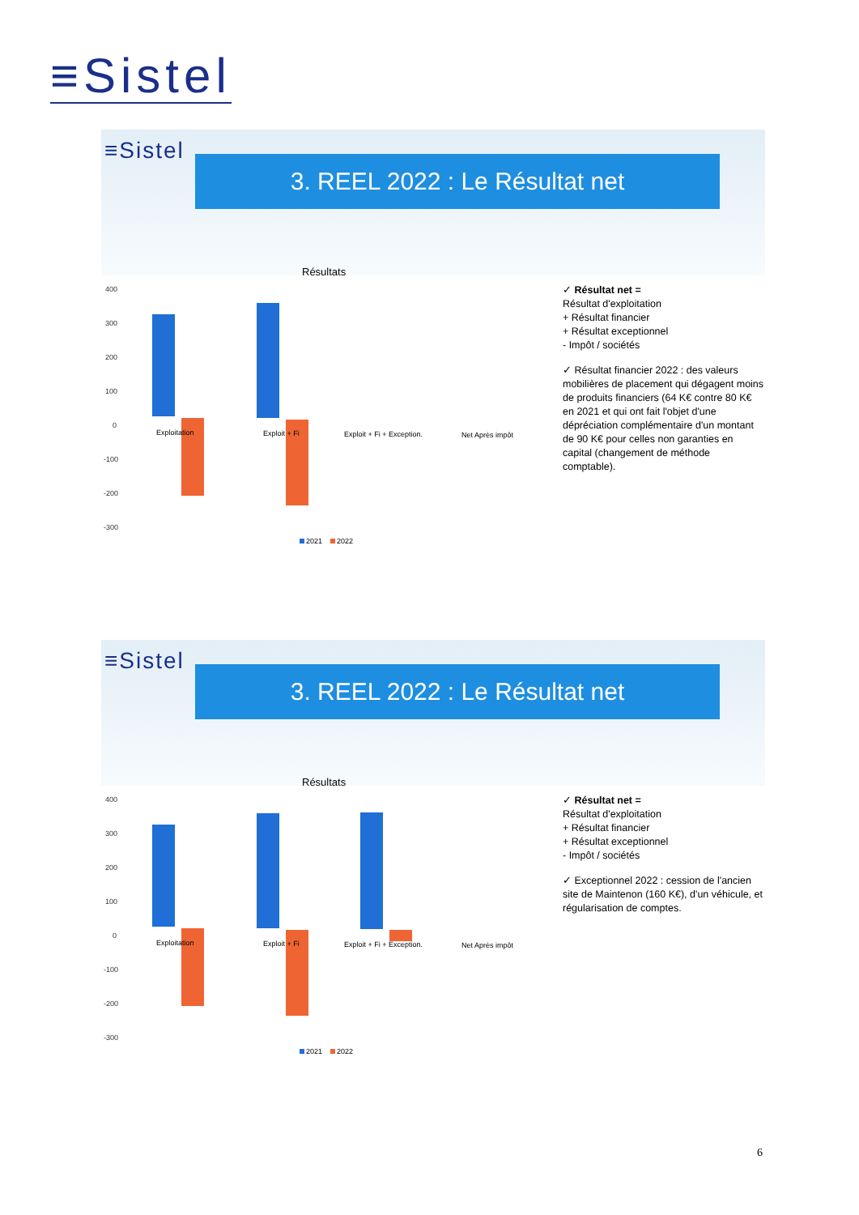≡Sistel
≡Sistel
3. REEL 2022 : Le Résultat net
Résultats
400
300
200
100
0
-100
-200
-300
Exploitation
Exploit + Fi
Exploit + Fi + Exception.
Net Après impôt
2021
2022
✓ Résultat net =
Résultat d'exploitation
+ Résultat financier
+ Résultat exceptionnel
- Impôt / sociétés
✓ Résultat financier 2022 : des valeurs mobilières de placement qui dégagent moins de produits financiers (64 K€ contre 80 K€ en 2021 et qui ont fait l'objet d'une dépréciation complémentaire d'un montant de 90 K€ pour celles non garanties en capital (changement de méthode comptable).
≡Sistel
3. REEL 2022 : Le Résultat net
Résultats
400
300
200
100
0
-100
-200
-300
Exploitation
Exploit + Fi
Exploit + Fi + Exception.
Net Après impôt
2021
2022
✓ Résultat net =
Résultat d'exploitation
+ Résultat financier
+ Résultat exceptionnel
- Impôt / sociétés
✓ Exceptionnel 2022 : cession de l'ancien site de Maintenon (160 K€), d'un véhicule, et régularisation de comptes.
6